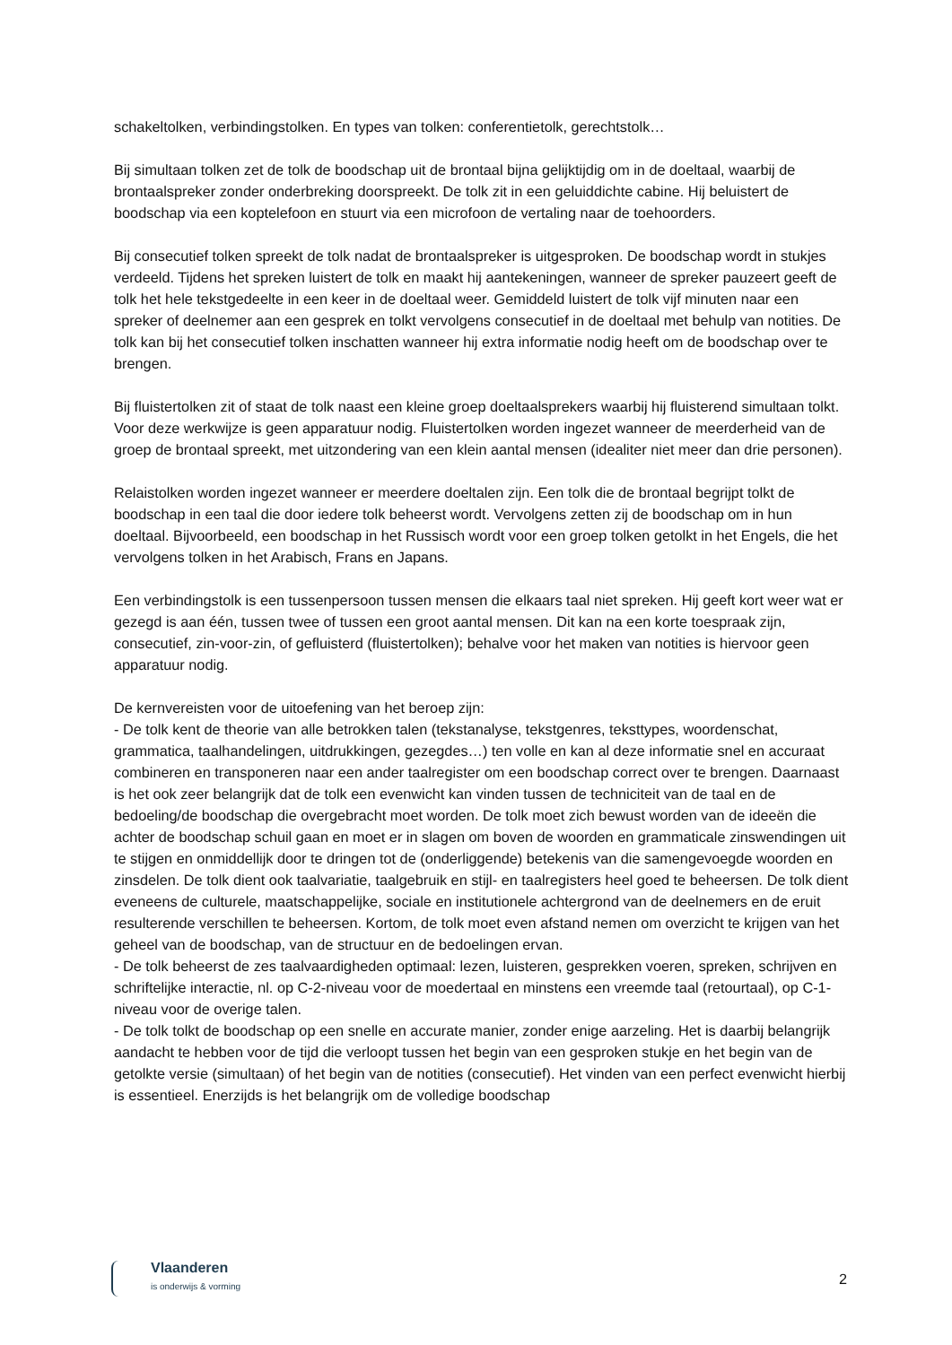schakeltolken, verbindingstolken. En types van tolken: conferentietolk, gerechtstolk…
Bij simultaan tolken zet de tolk de boodschap uit de brontaal bijna gelijktijdig om in de doeltaal, waarbij de brontaalspreker zonder onderbreking doorspreekt. De tolk zit in een geluiddichte cabine. Hij beluistert de boodschap via een koptelefoon en stuurt via een microfoon de vertaling naar de toehoorders.
Bij consecutief tolken spreekt de tolk nadat de brontaalspreker is uitgesproken. De boodschap wordt in stukjes verdeeld. Tijdens het spreken luistert de tolk en maakt hij aantekeningen, wanneer de spreker pauzeert geeft de tolk het hele tekstgedeelte in een keer in de doeltaal weer. Gemiddeld luistert de tolk vijf minuten naar een spreker of deelnemer aan een gesprek en tolkt vervolgens consecutief in de doeltaal met behulp van notities. De tolk kan bij het consecutief tolken inschatten wanneer hij extra informatie nodig heeft om de boodschap over te brengen.
Bij fluistertolken zit of staat de tolk naast een kleine groep doeltaalsprekers waarbij hij fluisterend simultaan tolkt. Voor deze werkwijze is geen apparatuur nodig. Fluistertolken worden ingezet wanneer de meerderheid van de groep de brontaal spreekt, met uitzondering van een klein aantal mensen (idealiter niet meer dan drie personen).
Relaistolken worden ingezet wanneer er meerdere doeltalen zijn. Een tolk die de brontaal begrijpt tolkt de boodschap in een taal die door iedere tolk beheerst wordt. Vervolgens zetten zij de boodschap om in hun doeltaal. Bijvoorbeeld, een boodschap in het Russisch wordt voor een groep tolken getolkt in het Engels, die het vervolgens tolken in het Arabisch, Frans en Japans.
Een verbindingstolk is een tussenpersoon tussen mensen die elkaars taal niet spreken. Hij geeft kort weer wat er gezegd is aan één, tussen twee of tussen een groot aantal mensen. Dit kan na een korte toespraak zijn, consecutief, zin-voor-zin, of gefluisterd (fluistertolken); behalve voor het maken van notities is hiervoor geen apparatuur nodig.
De kernvereisten voor de uitoefening van het beroep zijn:
- De tolk kent de theorie van alle betrokken talen (tekstanalyse, tekstgenres, teksttypes, woordenschat, grammatica, taalhandelingen, uitdrukkingen, gezegdes…) ten volle en kan al deze informatie snel en accuraat combineren en transponeren naar een ander taalregister om een boodschap correct over te brengen. Daarnaast is het ook zeer belangrijk dat de tolk een evenwicht kan vinden tussen de techniciteit van de taal en de bedoeling/de boodschap die overgebracht moet worden. De tolk moet zich bewust worden van de ideeën die achter de boodschap schuil gaan en moet er in slagen om boven de woorden en grammaticale zinswendingen uit te stijgen en onmiddellijk door te dringen tot de (onderliggende) betekenis van die samengevoegde woorden en zinsdelen. De tolk dient ook taalvariatie, taalgebruik en stijl- en taalregisters heel goed te beheersen. De tolk dient eveneens de culturele, maatschappelijke, sociale en institutionele achtergrond van de deelnemers en de eruit resulterende verschillen te beheersen. Kortom, de tolk moet even afstand nemen om overzicht te krijgen van het geheel van de boodschap, van de structuur en de bedoelingen ervan.
- De tolk beheerst de zes taalvaardigheden optimaal: lezen, luisteren, gesprekken voeren, spreken, schrijven en schriftelijke interactie, nl. op C-2-niveau voor de moedertaal en minstens een vreemde taal (retourtaal), op C-1-niveau voor de overige talen.
- De tolk tolkt de boodschap op een snelle en accurate manier, zonder enige aarzeling. Het is daarbij belangrijk aandacht te hebben voor de tijd die verloopt tussen het begin van een gesproken stukje en het begin van de getolkte versie (simultaan) of het begin van de notities (consecutief). Het vinden van een perfect evenwicht hierbij is essentieel. Enerzijds is het belangrijk om de volledige boodschap
Vlaanderen
is onderwijs & vorming
2